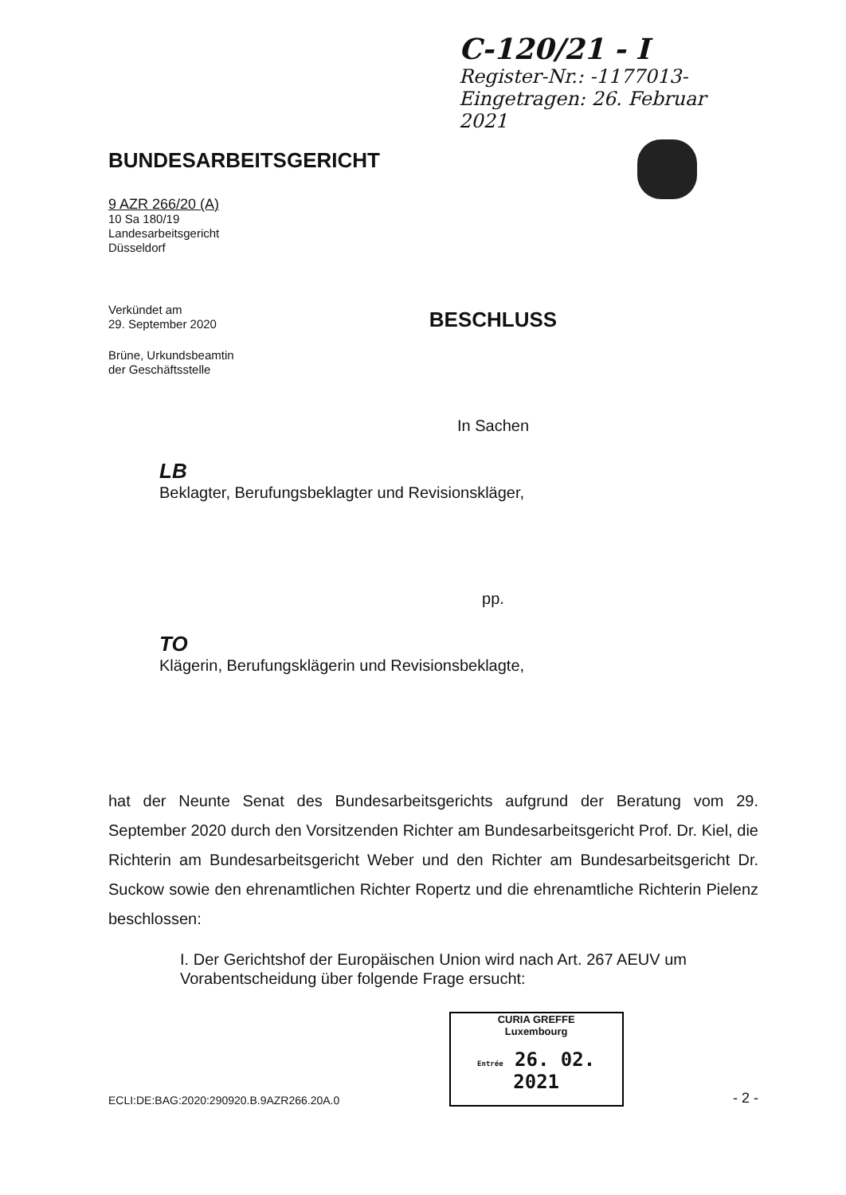C-120/21 - I
Register-Nr.: -1177013-
Eingetragen: 26. Februar 2021
BUNDESARBEITSGERICHT
9 AZR 266/20 (A)
10 Sa 180/19
Landesarbeitsgericht
Düsseldorf
Verkündet am
29. September 2020
BESCHLUSS
Brüne, Urkundsbeamtin
der Geschäftsstelle
In Sachen
LB
Beklagter, Berufungsbeklagter und Revisionskläger,
pp.
TO
Klägerin, Berufungsklägerin und Revisionsbeklagte,
hat der Neunte Senat des Bundesarbeitsgerichts aufgrund der Beratung vom 29. September 2020 durch den Vorsitzenden Richter am Bundesarbeitsgericht Prof. Dr. Kiel, die Richterin am Bundesarbeitsgericht Weber und den Richter am Bundesarbeitsgericht Dr. Suckow sowie den ehrenamtlichen Richter Ropertz und die ehrenamtliche Richterin Pielenz beschlossen:
I. Der Gerichtshof der Europäischen Union wird nach Art. 267 AEUV um Vorabentscheidung über folgende Frage ersucht:
ECLI:DE:BAG:2020:290920.B.9AZR266.20A.0
CURIA GREFFE
Luxembourg
Entrée 26. 02. 2021
- 2 -